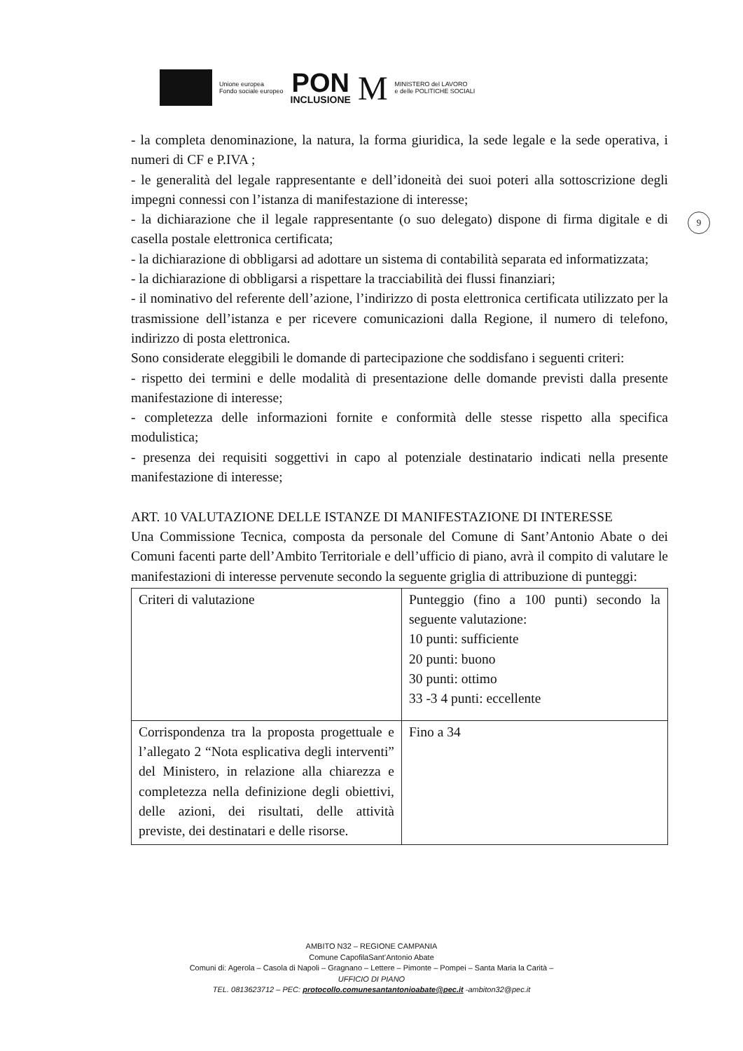Unione europea
Fondo sociale europeo
PON
INCLUSIONE
M
MINISTERO del LAVORO
e delle POLITICHE SOCIALI
9
- la completa denominazione, la natura, la forma giuridica, la sede legale e la sede operativa, i numeri di CF e P.IVA ;
- le generalità del legale rappresentante e dell’idoneità dei suoi poteri alla sottoscrizione degli impegni connessi con l’istanza di manifestazione di interesse;
- la dichiarazione che il legale rappresentante (o suo delegato) dispone di firma digitale e di casella postale elettronica certificata;
- la dichiarazione di obbligarsi ad adottare un sistema di contabilità separata ed informatizzata;
- la dichiarazione di obbligarsi a rispettare la tracciabilità dei flussi finanziari;
- il nominativo del referente dell’azione, l’indirizzo di posta elettronica certificata utilizzato per la trasmissione dell’istanza e per ricevere comunicazioni dalla Regione, il numero di telefono, indirizzo di posta elettronica.
Sono considerate eleggibili le domande di partecipazione che soddisfano i seguenti criteri:
- rispetto dei termini e delle modalità di presentazione delle domande previsti dalla presente manifestazione di interesse;
- completezza delle informazioni fornite e conformità delle stesse rispetto alla specifica modulistica;
- presenza dei requisiti soggettivi in capo al potenziale destinatario indicati nella presente manifestazione di interesse;
ART. 10 VALUTAZIONE DELLE ISTANZE DI MANIFESTAZIONE DI INTERESSE
Una Commissione Tecnica, composta da personale del Comune di Sant’Antonio Abate o dei Comuni facenti parte dell’Ambito Territoriale e dell’ufficio di piano, avrà il compito di valutare le manifestazioni di interesse pervenute secondo la seguente griglia di attribuzione di punteggi:
| Criteri di valutazione | Punteggio (fino a 100 punti) secondo la seguente valutazione: 10 punti: sufficiente 20 punti: buono 30 punti: ottimo 33 -3 4 punti: eccellente |
| Corrispondenza tra la proposta progettuale e l’allegato 2 “Nota esplicativa degli interventi” del Ministero, in relazione alla chiarezza e completezza nella definizione degli obiettivi, delle azioni, dei risultati, delle attività previste, dei destinatari e delle risorse. | Fino a 34 |
AMBITO N32 – REGIONE CAMPANIA
Comune CapofilaSant’Antonio Abate
Comuni di: Agerola – Casola di Napoli – Gragnano – Lettere – Pimonte – Pompei – Santa Maria la Carità –
UFFICIO DI PIANO
TEL. 0813623712 – PEC: protocollo.comunesantantonioabate@pec.it -ambiton32@pec.it